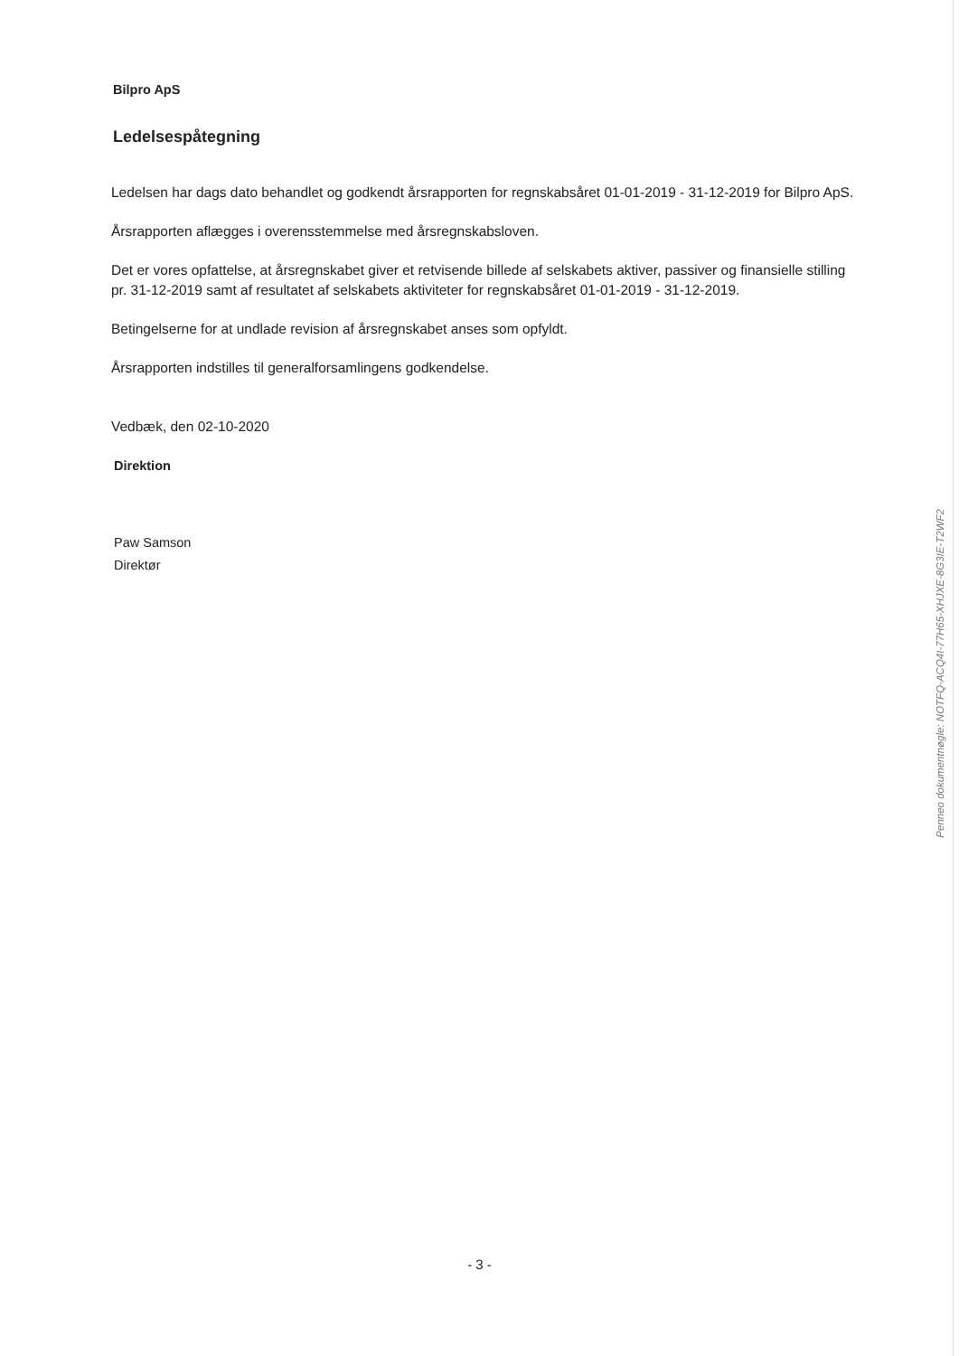Bilpro ApS
Ledelsespåtegning
Ledelsen har dags dato behandlet og godkendt årsrapporten for regnskabsåret 01-01-2019 - 31-12-2019 for Bilpro ApS.
Årsrapporten aflægges i overensstemmelse med årsregnskabsloven.
Det er vores opfattelse, at årsregnskabet giver et retvisende billede af selskabets aktiver, passiver og finansielle stilling pr. 31-12-2019 samt af resultatet af selskabets aktiviteter for regnskabsåret 01-01-2019 - 31-12-2019.
Betingelserne for at undlade revision af årsregnskabet anses som opfyldt.
Årsrapporten indstilles til generalforsamlingens godkendelse.
Vedbæk, den 02-10-2020
Direktion
Paw Samson
Direktør
Penneo dokumentnøgle: NOTFQ-ACQ4I-77H65-XHJXE-8G3IE-T2WF2
- 3 -